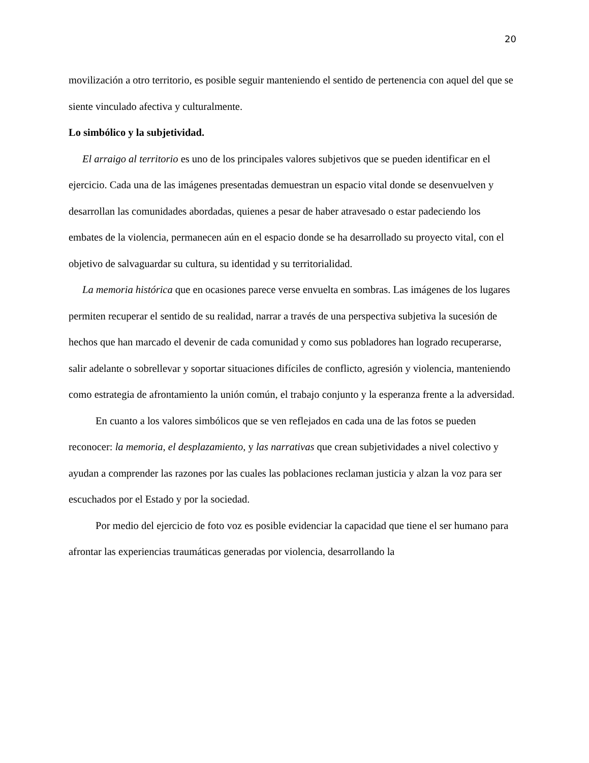20
movilización a otro territorio, es posible seguir manteniendo el sentido de pertenencia con aquel del que se siente vinculado afectiva y culturalmente.
Lo simbólico y la subjetividad.
El arraigo al territorio es uno de los principales valores subjetivos que se pueden identificar en el ejercicio. Cada una de las imágenes presentadas demuestran un espacio vital donde se desenvuelven y desarrollan las comunidades abordadas, quienes a pesar de haber atravesado o estar padeciendo los embates de la violencia, permanecen aún en el espacio donde se ha desarrollado su proyecto vital, con el objetivo de salvaguardar su cultura, su identidad y su territorialidad.
La memoria histórica que en ocasiones parece verse envuelta en sombras. Las imágenes de los lugares permiten recuperar el sentido de su realidad, narrar a través de una perspectiva subjetiva la sucesión de hechos que han marcado el devenir de cada comunidad y como sus pobladores han logrado recuperarse, salir adelante o sobrellevar y soportar situaciones difíciles de conflicto, agresión y violencia, manteniendo como estrategia de afrontamiento la unión común, el trabajo conjunto y la esperanza frente a la adversidad.
En cuanto a los valores simbólicos que se ven reflejados en cada una de las fotos se pueden reconocer: la memoria, el desplazamiento, y las narrativas que crean subjetividades a nivel colectivo y ayudan a comprender las razones por las cuales las poblaciones reclaman justicia y alzan la voz para ser escuchados por el Estado y por la sociedad.
Por medio del ejercicio de foto voz es posible evidenciar la capacidad que tiene el ser humano para afrontar las experiencias traumáticas generadas por violencia, desarrollando la